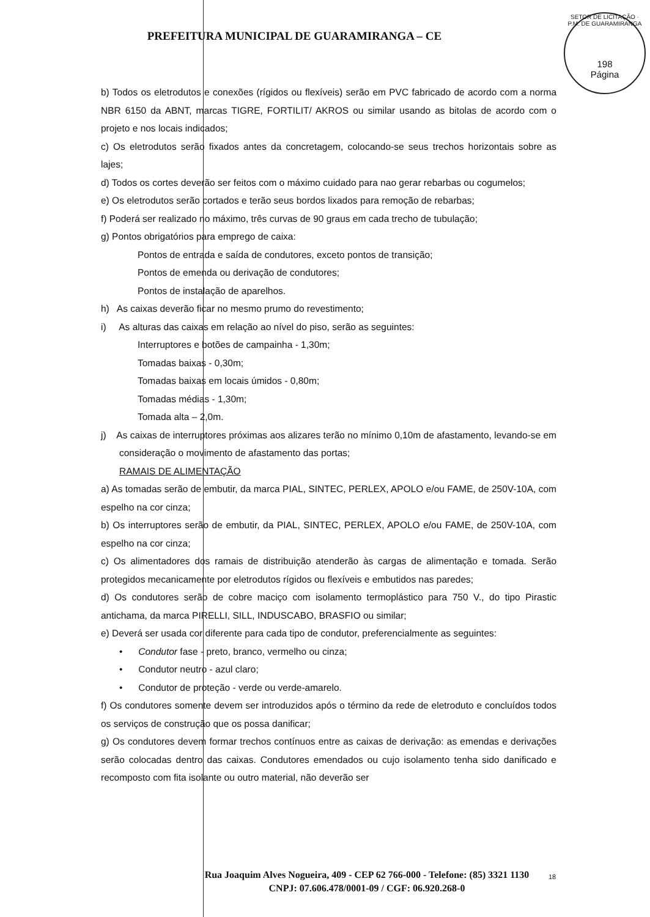PREFEITURA MUNICIPAL DE GUARAMIRANGA – CE
SETOR DE LICITAÇÃO · P.M. DE GUARAMIRANGA
198
Página
b) Todos os eletrodutos e conexões (rígidos ou flexíveis) serão em PVC fabricado de acordo com a norma NBR 6150 da ABNT, marcas TIGRE, FORTILIT/ AKROS ou similar usando as bitolas de acordo com o projeto e nos locais indicados;
c) Os eletrodutos serão fixados antes da concretagem, colocando-se seus trechos horizontais sobre as lajes;
d) Todos os cortes deverão ser feitos com o máximo cuidado para nao gerar rebarbas ou cogumelos;
e) Os eletrodutos serão cortados e terão seus bordos lixados para remoção de rebarbas;
f) Poderá ser realizado no máximo, três curvas de 90 graus em cada trecho de tubulação;
g) Pontos obrigatórios para emprego de caixa:
Pontos de entrada e saída de condutores, exceto pontos de transição;
Pontos de emenda ou derivação de condutores;
Pontos de instalação de aparelhos.
h) As caixas deverão ficar no mesmo prumo do revestimento;
i) As alturas das caixas em relação ao nível do piso, serão as seguintes:
Interruptores e botões de campainha - 1,30m;
Tomadas baixas - 0,30m;
Tomadas baixas em locais úmidos - 0,80m;
Tomadas médias - 1,30m;
Tomada alta – 2,0m.
j) As caixas de interruptores próximas aos alizares terão no mínimo 0,10m de afastamento, levando-se em consideração o movimento de afastamento das portas;
RAMAIS DE ALIMENTAÇÃO
a) As tomadas serão de embutir, da marca PIAL, SINTEC, PERLEX, APOLO e/ou FAME, de 250V-10A, com espelho na cor cinza;
b) Os interruptores serão de embutir, da PIAL, SINTEC, PERLEX, APOLO e/ou FAME, de 250V-10A, com espelho na cor cinza;
c) Os alimentadores dos ramais de distribuição atenderão às cargas de alimentação e tomada. Serão protegidos mecanicamente por eletrodutos rígidos ou flexíveis e embutidos nas paredes;
d) Os condutores serão de cobre maciço com isolamento termoplástico para 750 V., do tipo Pirastic antichama, da marca PIRELLI, SILL, INDUSCABO, BRASFIO ou similar;
e) Deverá ser usada cor diferente para cada tipo de condutor, preferencialmente as seguintes:
• Condutor fase - preto, branco, vermelho ou cinza;
• Condutor neutro - azul claro;
• Condutor de proteção - verde ou verde-amarelo.
f) Os condutores somente devem ser introduzidos após o término da rede de eletroduto e concluídos todos os serviços de construção que os possa danificar;
g) Os condutores devem formar trechos contínuos entre as caixas de derivação: as emendas e derivações serão colocadas dentro das caixas. Condutores emendados ou cujo isolamento tenha sido danificado e recomposto com fita isolante ou outro material, não deverão ser
Rua Joaquim Alves Nogueira, 409 - CEP 62 766-000 - Telefone: (85) 3321 1130
CNPJ: 07.606.478/0001-09 / CGF: 06.920.268-0
18